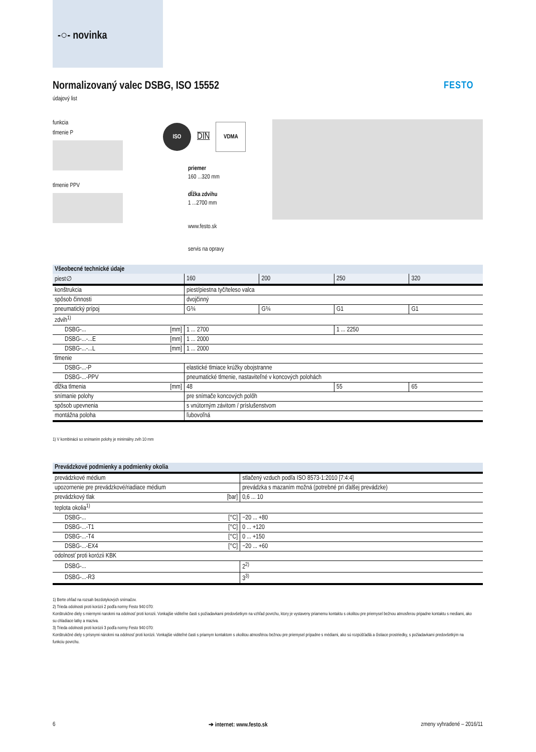-○- novinka
Normalizovaný valec DSBG, ISO 15552
údajový list
FESTO
funkcia
tlmenie P
tlmenie PPV
ISO
DIN
VDMA
priemer
160 ...320 mm
dĺžka zdvihu
1 ...2700 mm
www.festo.sk
servis na opravy
| Všeobecné technické údaje | | | | | |
| --- | --- | --- | --- | --- | --- |
| piest∅ | | 160 | 200 | 250 | 320 |
| konštrukcia | | piest/piestna tyč/teleso valca | | | |
| spôsob činnosti | | dvojčinný | | | |
| pneumatický prípoj | | G¾ | G¾ | G1 | G1 |
| zdvih<sup>1)</sup> | | | | | |
| DSBG-... | [mm] | 1 ... 2700 | | 1 ... 2250 | |
| DSBG-...-...E | [mm] | 1 ... 2000 | | | |
| DSBG-...-...L | [mm] | 1 ... 2000 | | | |
| tlmenie | | | | | |
| DSBG-...-P | | elastické tlmiace krúžky obojstranne | | | |
| DSBG-...-PPV | | pneumatické tlmenie, nastaviteľné v koncových polohách | | | |
| dĺžka tlmenia | [mm] | 48 | | 55 | 65 |
| snímanie polohy | | pre snímače koncových polôh | | | |
| spôsob upevnenia | | s vnútorným závitom / príslušenstvom | | | |
| montážna poloha | | ľubovoľná | | | |
1) V kombinácii so snímaním polohy je minimálny zvih 10 mm
| Prevádzkové podmienky a podmienky okolia | | |
| --- | --- | --- |
| prevádzkové médium | | stlačený vzduch podľa ISO 8573-1:2010 [7:4:4] |
| upozornenie pre prevádzkové/riadiace médium | | prevádzka s mazaním možná (potrebné pri ďalšej prevádzke) |
| prevádzkový tlak | [bar] | 0,6 ... 10 |
| teplota okolia<sup>1)</sup> | | |
| DSBG-... | [°C] | −20 ... +80 |
| DSBG-...-T1 | [°C] | 0 ... +120 |
| DSBG-...-T4 | [°C] | 0 ... +150 |
| DSBG-...-EX4 | [°C] | −20 ... +60 |
| odolnosť proti korózii KBK | | |
| DSBG-... | | 2<sup>2)</sup> |
| DSBG-...-R3 | | 3<sup>3)</sup> |
1) Berte ohľad na rozsah bezdotykových snímačov.
2) Trieda odolnosti proti korózii 2 podľa normy Festo 940 070:
Konštrukčne diely s miernymi narokmi na odolnosť proti korozii. Vonkajšie viditeľne časti s požiadavkami predovšetkym na vzhľad povrchu, ktory je vystaveny priamemu kontaktu s okolitou pre priemysel bežnou atmosferou pripadne kontaktu s mediami, ako su chladiace latky a maziva.
3) Trieda odolnosti proti korózii 3 podľa normy Festo 940 070:
Konštrukčné diely s prísnymi nárokmi na odolnosť proti korózii. Vonkajšie viditeľné časti s priamym kontaktom s okolitou atmosférou bežnou pre priemysel prípadne s médiami, ako sú rozpúšťadlá a čistiace prostriedky, s požiadavkami predovšetkým na funkciu povrchu.
6 ➔ internet: www.festo.sk zmeny vyhradené – 2016/11